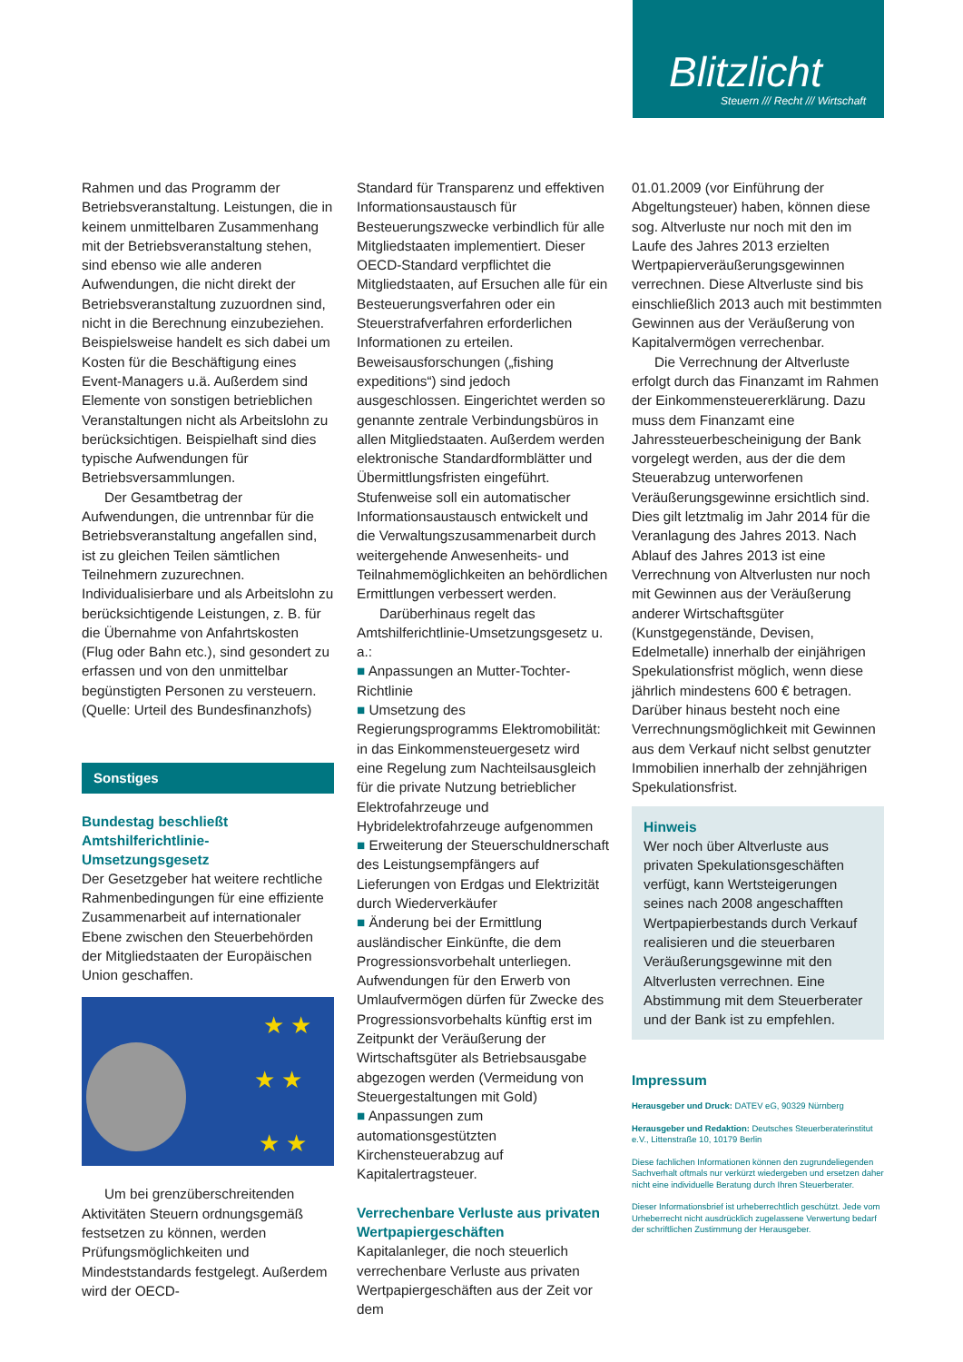Blitzlicht
Steuern /// Recht /// Wirtschaft
Rahmen und das Programm der Betriebsveranstaltung. Leistungen, die in keinem unmittelbaren Zusammenhang mit der Betriebsveranstaltung stehen, sind ebenso wie alle anderen Aufwendungen, die nicht direkt der Betriebsveranstaltung zuzuordnen sind, nicht in die Berechnung einzubeziehen. Beispielsweise handelt es sich dabei um Kosten für die Beschäftigung eines Event-Managers u.ä. Außerdem sind Elemente von sonstigen betrieblichen Veranstaltungen nicht als Arbeitslohn zu berücksichtigen. Beispielhaft sind dies typische Aufwendungen für Betriebsversammlungen.
Der Gesamtbetrag der Aufwendungen, die untrennbar für die Betriebsveranstaltung angefallen sind, ist zu gleichen Teilen sämtlichen Teilnehmern zuzurechnen. Individualisierbare und als Arbeitslohn zu berücksichtigende Leistungen, z. B. für die Übernahme von Anfahrtskosten (Flug oder Bahn etc.), sind gesondert zu erfassen und von den unmittelbar begünstigten Personen zu versteuern.
(Quelle: Urteil des Bundesfinanzhofs)
Sonstiges
Bundestag beschließt Amtshilferichtlinie-Umsetzungsgesetz
Der Gesetzgeber hat weitere rechtliche Rahmenbedingungen für eine effiziente Zusammenarbeit auf internationaler Ebene zwischen den Steuerbehörden der Mitgliedstaaten der Europäischen Union geschaffen.
★ ★
★ ★
★ ★
Um bei grenzüberschreitenden Aktivitäten Steuern ordnungsgemäß festsetzen zu können, werden Prüfungsmöglichkeiten und Mindeststandards festgelegt. Außerdem wird der OECD-
Standard für Transparenz und effektiven Informationsaustausch für Besteuerungszwecke verbindlich für alle Mitgliedstaaten implementiert. Dieser OECD-Standard verpflichtet die Mitgliedstaaten, auf Ersuchen alle für ein Besteuerungsverfahren oder ein Steuerstrafverfahren erforderlichen Informationen zu erteilen. Beweisausforschungen („fishing expeditions“) sind jedoch ausgeschlossen. Eingerichtet werden so genannte zentrale Verbindungsbüros in allen Mitgliedstaaten. Außerdem werden elektronische Standardformblätter und Übermittlungsfristen eingeführt. Stufenweise soll ein automatischer Informationsaustausch entwickelt und die Verwaltungszusammenarbeit durch weitergehende Anwesenheits- und Teilnahmemöglichkeiten an behördlichen Ermittlungen verbessert werden.
Darüberhinaus regelt das Amtshilferichtlinie-Umsetzungsgesetz u. a.:
■ Anpassungen an Mutter-Tochter-Richtlinie
■ Umsetzung des Regierungsprogramms Elektromobilität: in das Einkommensteuergesetz wird eine Regelung zum Nachteilsausgleich für die private Nutzung betrieblicher Elektrofahrzeuge und Hybridelektrofahrzeuge aufgenommen
■ Erweiterung der Steuerschuldnerschaft des Leistungsempfängers auf Lieferungen von Erdgas und Elektrizität durch Wiederverkäufer
■ Änderung bei der Ermittlung ausländischer Einkünfte, die dem Progressionsvorbehalt unterliegen. Aufwendungen für den Erwerb von Umlaufvermögen dürfen für Zwecke des Progressionsvorbehalts künftig erst im Zeitpunkt der Veräußerung der Wirtschaftsgüter als Betriebsausgabe abgezogen werden (Vermeidung von Steuergestaltungen mit Gold)
■ Anpassungen zum automationsgestützten Kirchensteuerabzug auf Kapitalertragsteuer.
Verrechenbare Verluste aus privaten Wertpapiergeschäften
Kapitalanleger, die noch steuerlich verrechenbare Verluste aus privaten Wertpapiergeschäften aus der Zeit vor dem
01.01.2009 (vor Einführung der Abgeltungsteuer) haben, können diese sog. Altverluste nur noch mit den im Laufe des Jahres 2013 erzielten Wertpapierveräußerungsgewinnen verrechnen. Diese Altverluste sind bis einschließlich 2013 auch mit bestimmten Gewinnen aus der Veräußerung von Kapitalvermögen verrechenbar.
Die Verrechnung der Altverluste erfolgt durch das Finanzamt im Rahmen der Einkommensteuererklärung. Dazu muss dem Finanzamt eine Jahressteuerbescheinigung der Bank vorgelegt werden, aus der die dem Steuerabzug unterworfenen Veräußerungsgewinne ersichtlich sind. Dies gilt letztmalig im Jahr 2014 für die Veranlagung des Jahres 2013. Nach Ablauf des Jahres 2013 ist eine Verrechnung von Altverlusten nur noch mit Gewinnen aus der Veräußerung anderer Wirtschaftsgüter (Kunstgegenstände, Devisen, Edelmetalle) innerhalb der einjährigen Spekulationsfrist möglich, wenn diese jährlich mindestens 600 € betragen. Darüber hinaus besteht noch eine Verrechnungsmöglichkeit mit Gewinnen aus dem Verkauf nicht selbst genutzter Immobilien innerhalb der zehnjährigen Spekulationsfrist.
Hinweis
Wer noch über Altverluste aus privaten Spekulationsgeschäften verfügt, kann Wertsteigerungen seines nach 2008 angeschafften Wertpapierbestands durch Verkauf realisieren und die steuerbaren Veräußerungsgewinne mit den Altverlusten verrechnen. Eine Abstimmung mit dem Steuerberater und der Bank ist zu empfehlen.
Impressum
Herausgeber und Druck: DATEV eG, 90329 Nürnberg
Herausgeber und Redaktion: Deutsches Steuerberaterinstitut e.V., Littenstraße 10, 10179 Berlin
Diese fachlichen Informationen können den zugrundeliegenden Sachverhalt oftmals nur verkürzt wiedergeben und ersetzen daher nicht eine individuelle Beratung durch Ihren Steuerberater.
Dieser Informationsbrief ist urheberrechtlich geschützt. Jede vom Urheberrecht nicht ausdrücklich zugelassene Verwertung bedarf der schriftlichen Zustimmung der Herausgeber.